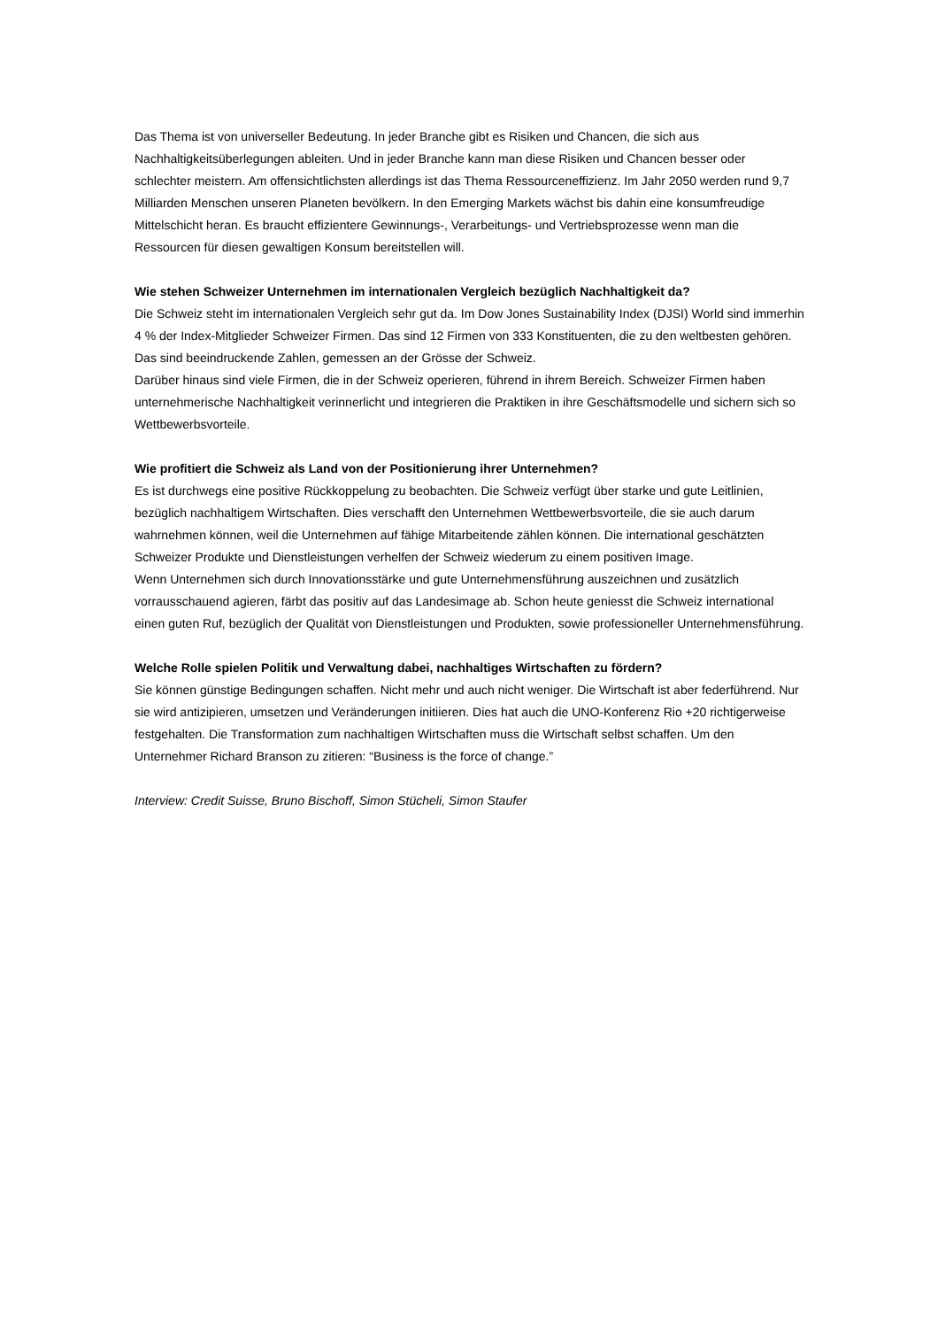Das Thema ist von universeller Bedeutung. In jeder Branche gibt es Risiken und Chancen, die sich aus Nachhaltigkeitsüberlegungen ableiten. Und in jeder Branche kann man diese Risiken und Chancen besser oder schlechter meistern. Am offensichtlichsten allerdings ist das Thema Ressourceneffizienz. Im Jahr 2050 werden rund 9,7 Milliarden Menschen unseren Planeten bevölkern. In den Emerging Markets wächst bis dahin eine konsumfreudige Mittelschicht heran. Es braucht effizientere Gewinnungs-, Verarbeitungs- und Vertriebsprozesse wenn man die Ressourcen für diesen gewaltigen Konsum bereitstellen will.
Wie stehen Schweizer Unternehmen im internationalen Vergleich bezüglich Nachhaltigkeit da?
Die Schweiz steht im internationalen Vergleich sehr gut da. Im Dow Jones Sustainability Index (DJSI) World sind immerhin 4 % der Index-Mitglieder Schweizer Firmen. Das sind 12 Firmen von 333 Konstituenten, die zu den weltbesten gehören. Das sind beeindruckende Zahlen, gemessen an der Grösse der Schweiz.
Darüber hinaus sind viele Firmen, die in der Schweiz operieren, führend in ihrem Bereich. Schweizer Firmen haben unternehmerische Nachhaltigkeit verinnerlicht und integrieren die Praktiken in ihre Geschäftsmodelle und sichern sich so Wettbewerbsvorteile.
Wie profitiert die Schweiz als Land von der Positionierung ihrer Unternehmen?
Es ist durchwegs eine positive Rückkoppelung zu beobachten. Die Schweiz verfügt über starke und gute Leitlinien, bezüglich nachhaltigem Wirtschaften. Dies verschafft den Unternehmen Wettbewerbsvorteile, die sie auch darum wahrnehmen können, weil die Unternehmen auf fähige Mitarbeitende zählen können. Die international geschätzten Schweizer Produkte und Dienstleistungen verhelfen der Schweiz wiederum zu einem positiven Image.
Wenn Unternehmen sich durch Innovationsstärke und gute Unternehmensführung auszeichnen und zusätzlich vorrausschauend agieren, färbt das positiv auf das Landesimage ab. Schon heute geniesst die Schweiz international einen guten Ruf, bezüglich der Qualität von Dienstleistungen und Produkten, sowie professioneller Unternehmensführung.
Welche Rolle spielen Politik und Verwaltung dabei, nachhaltiges Wirtschaften zu fördern?
Sie können günstige Bedingungen schaffen. Nicht mehr und auch nicht weniger. Die Wirtschaft ist aber federführend. Nur sie wird antizipieren, umsetzen und Veränderungen initiieren. Dies hat auch die UNO-Konferenz Rio +20 richtigerweise festgehalten. Die Transformation zum nachhaltigen Wirtschaften muss die Wirtschaft selbst schaffen. Um den Unternehmer Richard Branson zu zitieren: “Business is the force of change.”
Interview: Credit Suisse, Bruno Bischoff, Simon Stücheli, Simon Staufer